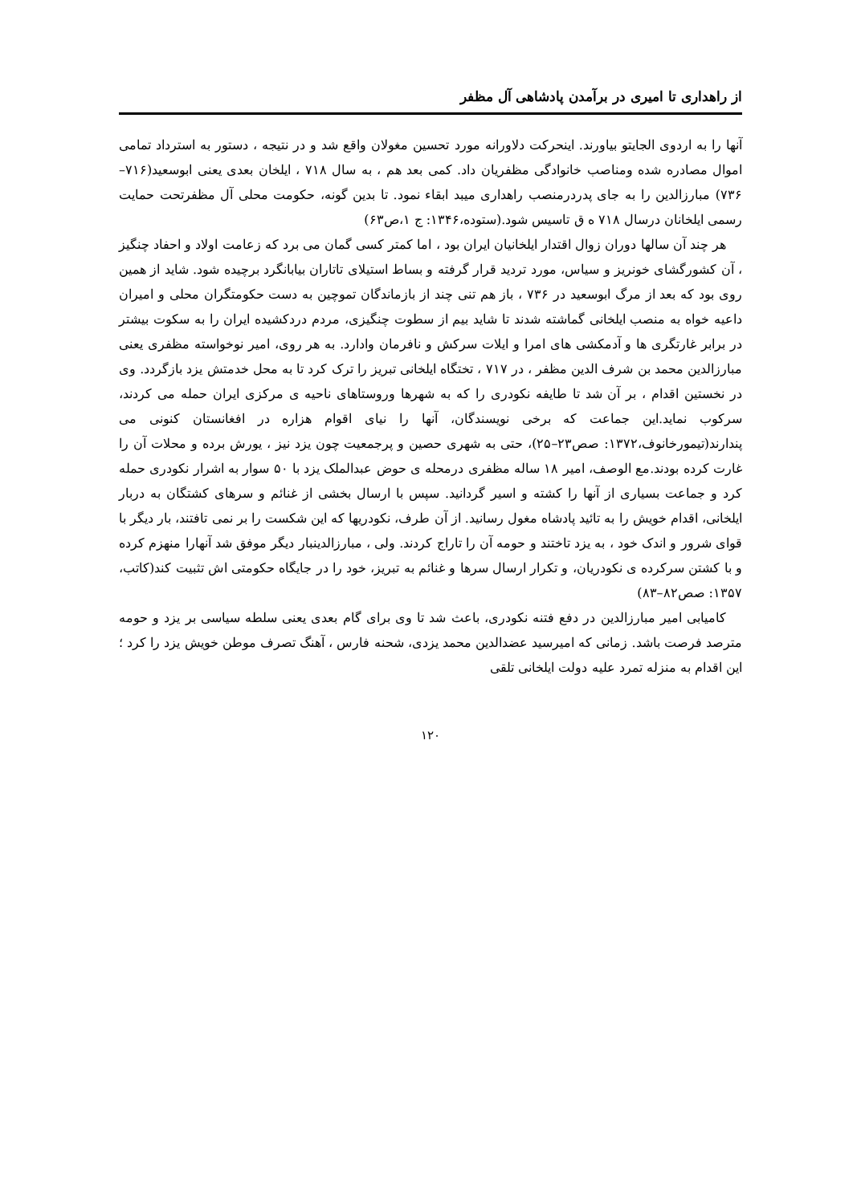از راهداری تا امیری در برآمدن پادشاهی آل مظفر
آنها را به اردوی الجایتو بیاورند. اینحرکت دلاورانه مورد تحسین مغولان واقع شد و در نتیجه ، دستور به استرداد تمامی اموال مصادره شده ومناصب خانوادگی مظفریان داد. کمی بعد هم ، به سال ۷۱۸ ، ایلخان بعدی یعنی ابوسعید(۷۱۶–۷۳۶) مبارزالدین را به جای پدردرمنصب راهداری میبد ابقاء نمود. تا بدین گونه، حکومت محلی آل مظفرتحت حمایت رسمی ایلخانان درسال ۷۱۸ ه ق تاسیس شود.(ستوده،۱۳۴۶: ج ۱،ص۶۳)
هر چند آن سالها دوران زوال اقتدار ایلخانیان ایران بود ، اما کمتر کسی گمان می برد که زعامت اولاد و احفاد چنگیز ، آن کشورگشای خونریز و سیاس، مورد تردید قرار گرفته و بساط استیلای تاتاران بیابانگرد برچیده شود. شاید از همین روی بود که بعد از مرگ ابوسعید در ۷۳۶ ، باز هم تنی چند از بازماندگان تموچین به دست حکومتگران محلی و امیران داعیه خواه به منصب ایلخانی گماشته شدند تا شاید بیم از سطوت چنگیزی، مردم دردکشیده ایران را به سکوت بیشتر در برابر غارتگری ها و آدمکشی های امرا و ایلات سرکش و نافرمان وادارد. به هر روی، امیر نوخواسته مظفری یعنی مبارزالدین محمد بن شرف الدین مظفر ، در ۷۱۷ ، تختگاه ایلخانی تبریز را ترک کرد تا به محل خدمتش یزد بازگردد. وی در نخستین اقدام ، بر آن شد تا طایفه نکودری را که به شهرها وروستاهای ناحیه ی مرکزی ایران حمله می کردند، سرکوب نماید.این جماعت که برخی نویسندگان، آنها را نیای اقوام هزاره در افغانستان کنونی می پندارند(تیمورخانوف،۱۳۷۲: صص۲۳–۲۵)، حتی به شهری حصین و پرجمعیت چون یزد نیز ، یورش برده و محلات آن را غارت کرده بودند.مع الوصف، امیر ۱۸ ساله مظفری درمحله ی حوض عبدالملک یزد با ۵۰ سوار به اشرار نکودری حمله کرد و جماعت بسیاری از آنها را کشته و اسیر گردانید. سپس با ارسال بخشی از غنائم و سرهای کشتگان به دربار ایلخانی، اقدام خویش را به تائید پادشاه مغول رسانید. از آن طرف، نکودریها که این شکست را بر نمی تافتند، بار دیگر با قوای شرور و اندک خود ، به یزد تاختند و حومه آن را تاراج کردند. ولی ، مبارزالدینبار دیگر موفق شد آنهارا منهزم کرده و با کشتن سرکرده ی نکودریان، و تکرار ارسال سرها و غنائم به تبریز، خود را در جایگاه حکومتی اش تثبیت کند(کاتب، ۱۳۵۷: صص۸۲–۸۳)
کامیابی امیر مبارزالدین در دفع فتنه نکودری، باعث شد تا وی برای گام بعدی یعنی سلطه سیاسی بر یزد و حومه مترصد فرصت باشد. زمانی که امیرسید عضدالدین محمد یزدی، شحنه فارس ، آهنگ تصرف موطن خویش یزد را کرد ؛ این اقدام به منزله تمرد علیه دولت ایلخانی تلقی
۱۲۰